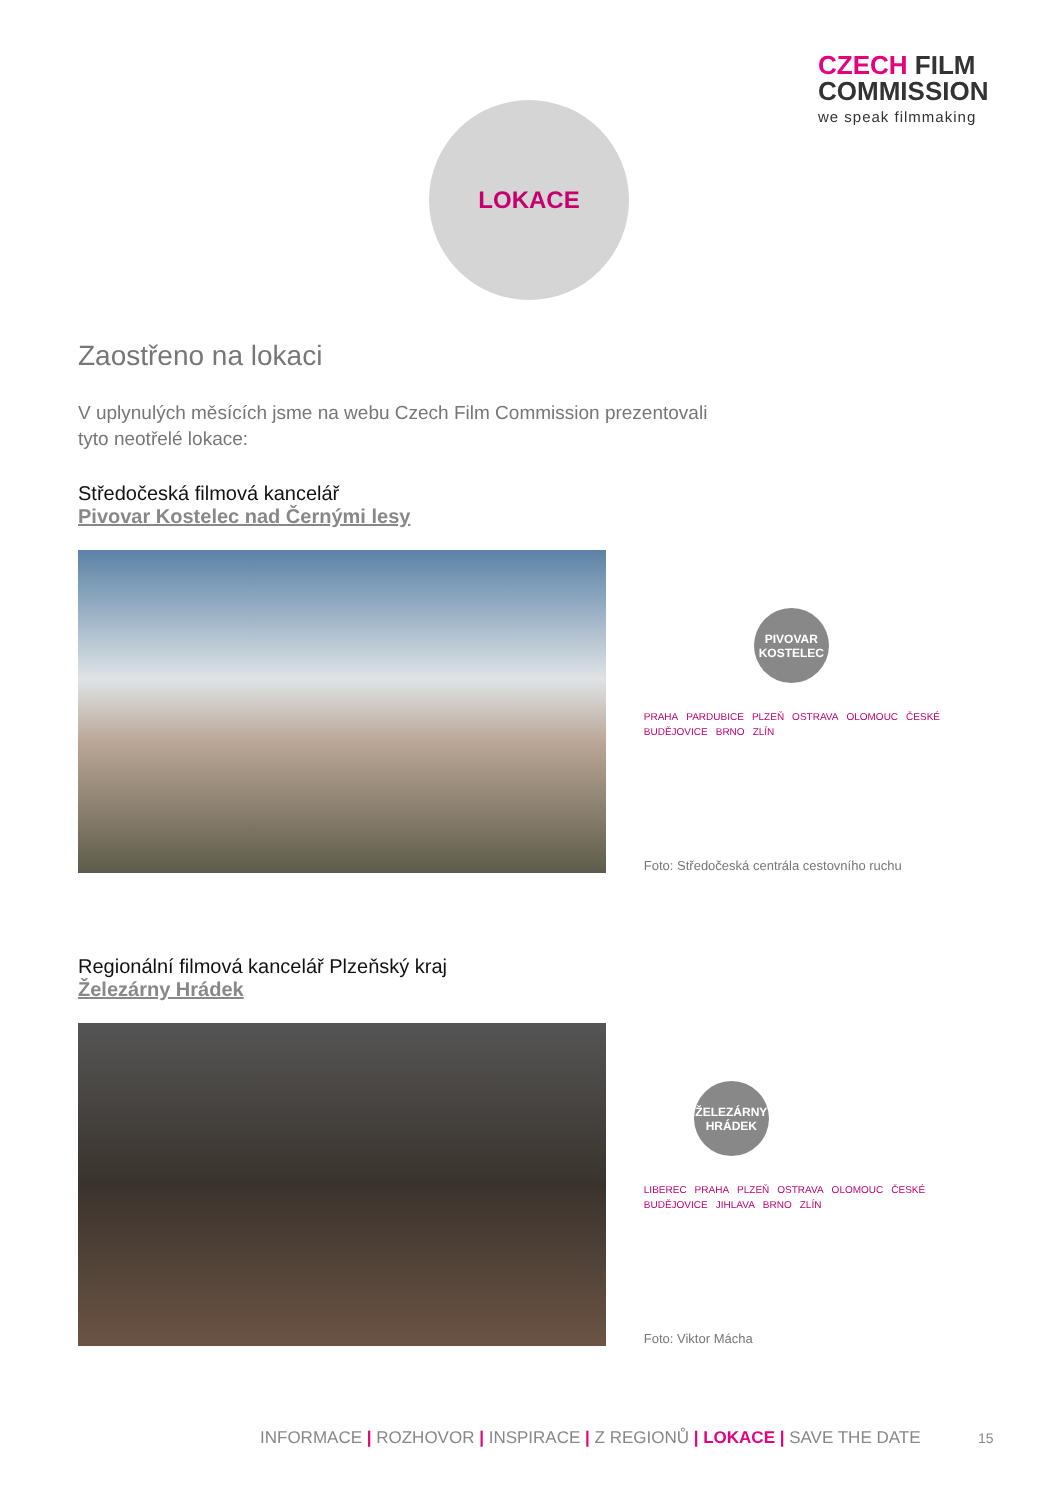CZECH FILM
COMMISSION
we speak filmmaking
LOKACE
Zaostřeno na lokaci
V uplynulých měsících jsme na webu Czech Film Commission prezentovali
tyto neotřelé lokace:
Středočeská filmová kancelář
Pivovar Kostelec nad Černými lesy
PIVOVAR
KOSTELEC
PRAHA PARDUBICE PLZEŇ OSTRAVA OLOMOUC ČESKÉ BUDĚJOVICE BRNO ZLÍN
Foto: Středočeská centrála cestovního ruchu
Regionální filmová kancelář Plzeňský kraj
Železárny Hrádek
ŽELEZÁRNY
HRÁDEK
LIBEREC PRAHA PLZEŇ OSTRAVA OLOMOUC ČESKÉ BUDĚJOVICE JIHLAVA BRNO ZLÍN
Foto: Viktor Mácha
INFORMACE | ROZHOVOR | INSPIRACE | Z REGIONŮ | LOKACE | SAVE THE DATE
15